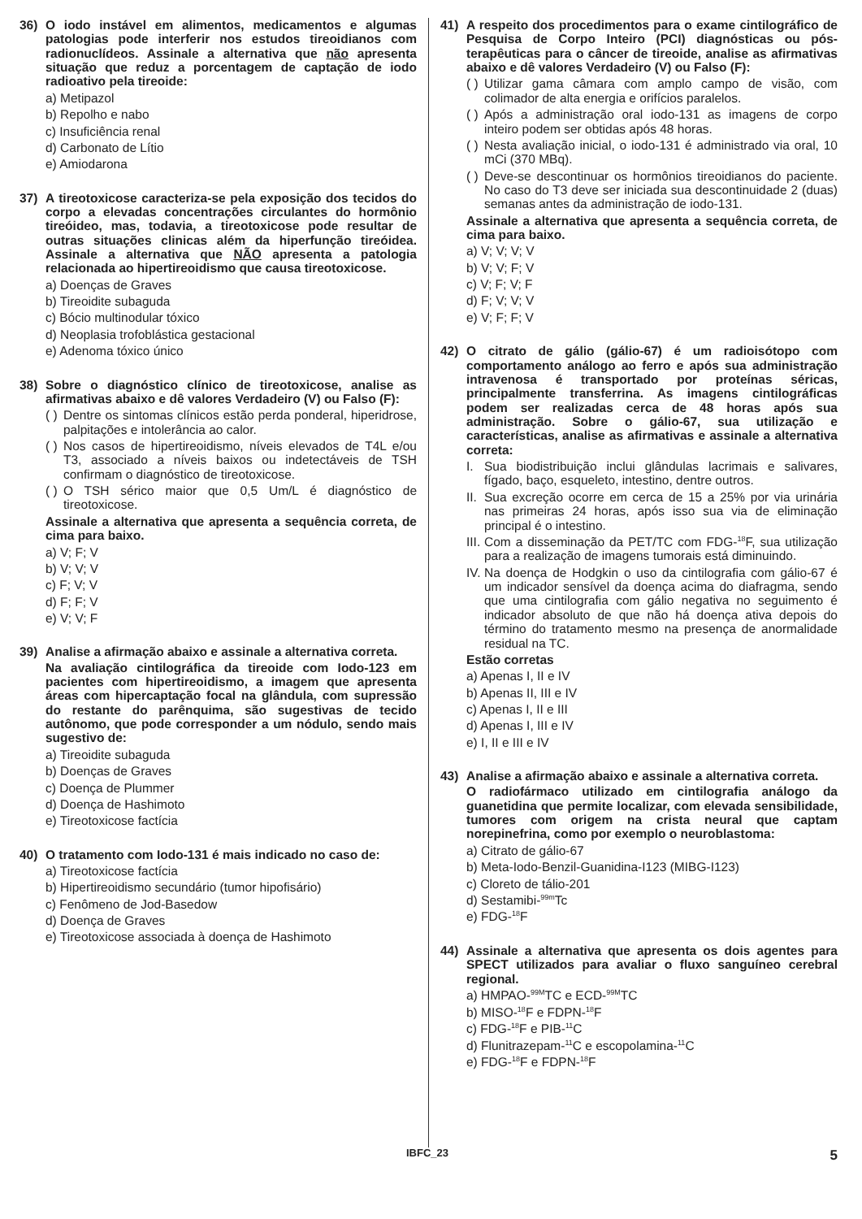36) O iodo instável em alimentos, medicamentos e algumas patologias pode interferir nos estudos tireoidianos com radionuclídeos. Assinale a alternativa que não apresenta situação que reduz a porcentagem de captação de iodo radioativo pela tireoide:
a) Metipazol
b) Repolho e nabo
c) Insuficiência renal
d) Carbonato de Lítio
e) Amiodarona
37) A tireotoxicose caracteriza-se pela exposição dos tecidos do corpo a elevadas concentrações circulantes do hormônio tireóideo, mas, todavia, a tireotoxicose pode resultar de outras situações clinicas além da hiperfunção tireóidea. Assinale a alternativa que NÃO apresenta a patologia relacionada ao hipertireoidismo que causa tireotoxicose.
a) Doenças de Graves
b) Tireoidite subaguda
c) Bócio multinodular tóxico
d) Neoplasia trofoblástica gestacional
e) Adenoma tóxico único
38) Sobre o diagnóstico clínico de tireotoxicose, analise as afirmativas abaixo e dê valores Verdadeiro (V) ou Falso (F):
( ) Dentre os sintomas clínicos estão perda ponderal, hiperidrose, palpitações e intolerância ao calor.
( ) Nos casos de hipertireoidismo, níveis elevados de T4L e/ou T3, associado a níveis baixos ou indetectáveis de TSH confirmam o diagnóstico de tireotoxicose.
( ) O TSH sérico maior que 0,5 Um/L é diagnóstico de tireotoxicose.
Assinale a alternativa que apresenta a sequência correta, de cima para baixo.
a) V; F; V
b) V; V; V
c) F; V; V
d) F; F; V
e) V; V; F
39) Analise a afirmação abaixo e assinale a alternativa correta.
Na avaliação cintilográfica da tireoide com Iodo-123 em pacientes com hipertireoidismo, a imagem que apresenta áreas com hipercaptação focal na glândula, com supressão do restante do parênquima, são sugestivas de tecido autônomo, que pode corresponder a um nódulo, sendo mais sugestivo de:
a) Tireoidite subaguda
b) Doenças de Graves
c) Doença de Plummer
d) Doença de Hashimoto
e) Tireotoxicose factícia
40) O tratamento com Iodo-131 é mais indicado no caso de:
a) Tireotoxicose factícia
b) Hipertireoidismo secundário (tumor hipofisário)
c) Fenômeno de Jod-Basedow
d) Doença de Graves
e) Tireotoxicose associada à doença de Hashimoto
41) A respeito dos procedimentos para o exame cintilográfico de Pesquisa de Corpo Inteiro (PCI) diagnósticas ou pós-terapêuticas para o câncer de tireoide, analise as afirmativas abaixo e dê valores Verdadeiro (V) ou Falso (F):
( ) Utilizar gama câmara com amplo campo de visão, com colimador de alta energia e orifícios paralelos.
( ) Após a administração oral iodo-131 as imagens de corpo inteiro podem ser obtidas após 48 horas.
( ) Nesta avaliação inicial, o iodo-131 é administrado via oral, 10 mCi (370 MBq).
( ) Deve-se descontinuar os hormônios tireoidianos do paciente. No caso do T3 deve ser iniciada sua descontinuidade 2 (duas) semanas antes da administração de iodo-131.
Assinale a alternativa que apresenta a sequência correta, de cima para baixo.
a) V; V; V; V
b) V; V; F; V
c) V; F; V; F
d) F; V; V; V
e) V; F; F; V
42) O citrato de gálio (gálio-67) é um radioisótopo com comportamento análogo ao ferro e após sua administração intravenosa é transportado por proteínas séricas, principalmente transferrina. As imagens cintilográficas podem ser realizadas cerca de 48 horas após sua administração. Sobre o gálio-67, sua utilização e características, analise as afirmativas e assinale a alternativa correta:
I. Sua biodistribuição inclui glândulas lacrimais e salivares, fígado, baço, esqueleto, intestino, dentre outros.
II. Sua excreção ocorre em cerca de 15 a 25% por via urinária nas primeiras 24 horas, após isso sua via de eliminação principal é o intestino.
III. Com a disseminação da PET/TC com FDG-<sup>18</sup>F, sua utilização para a realização de imagens tumorais está diminuindo.
IV. Na doença de Hodgkin o uso da cintilografia com gálio-67 é um indicador sensível da doença acima do diafragma, sendo que uma cintilografia com gálio negativa no seguimento é indicador absoluto de que não há doença ativa depois do término do tratamento mesmo na presença de anormalidade residual na TC.
Estão corretas
a) Apenas I, II e IV
b) Apenas II, III e IV
c) Apenas I, II e III
d) Apenas I, III e IV
e) I, II e III e IV
43) Analise a afirmação abaixo e assinale a alternativa correta.
O radiofármaco utilizado em cintilografia análogo da guanetidina que permite localizar, com elevada sensibilidade, tumores com origem na crista neural que captam norepinefrina, como por exemplo o neuroblastoma:
a) Citrato de gálio-67
b) Meta-Iodo-Benzil-Guanidina-I123 (MIBG-I123)
c) Cloreto de tálio-201
d) Sestamibi-<sup>99m</sup>Tc
e) FDG-<sup>18</sup>F
44) Assinale a alternativa que apresenta os dois agentes para SPECT utilizados para avaliar o fluxo sanguíneo cerebral regional.
a) HMPAO-<sup>99M</sup>TC e ECD-<sup>99M</sup>TC
b) MISO-<sup>18</sup>F e FDPN-<sup>18</sup>F
c) FDG-<sup>18</sup>F e PIB-<sup>11</sup>C
d) Flunitrazepam-<sup>11</sup>C e escopolamina-<sup>11</sup>C
e) FDG-<sup>18</sup>F e FDPN-<sup>18</sup>F
IBFC_23 5